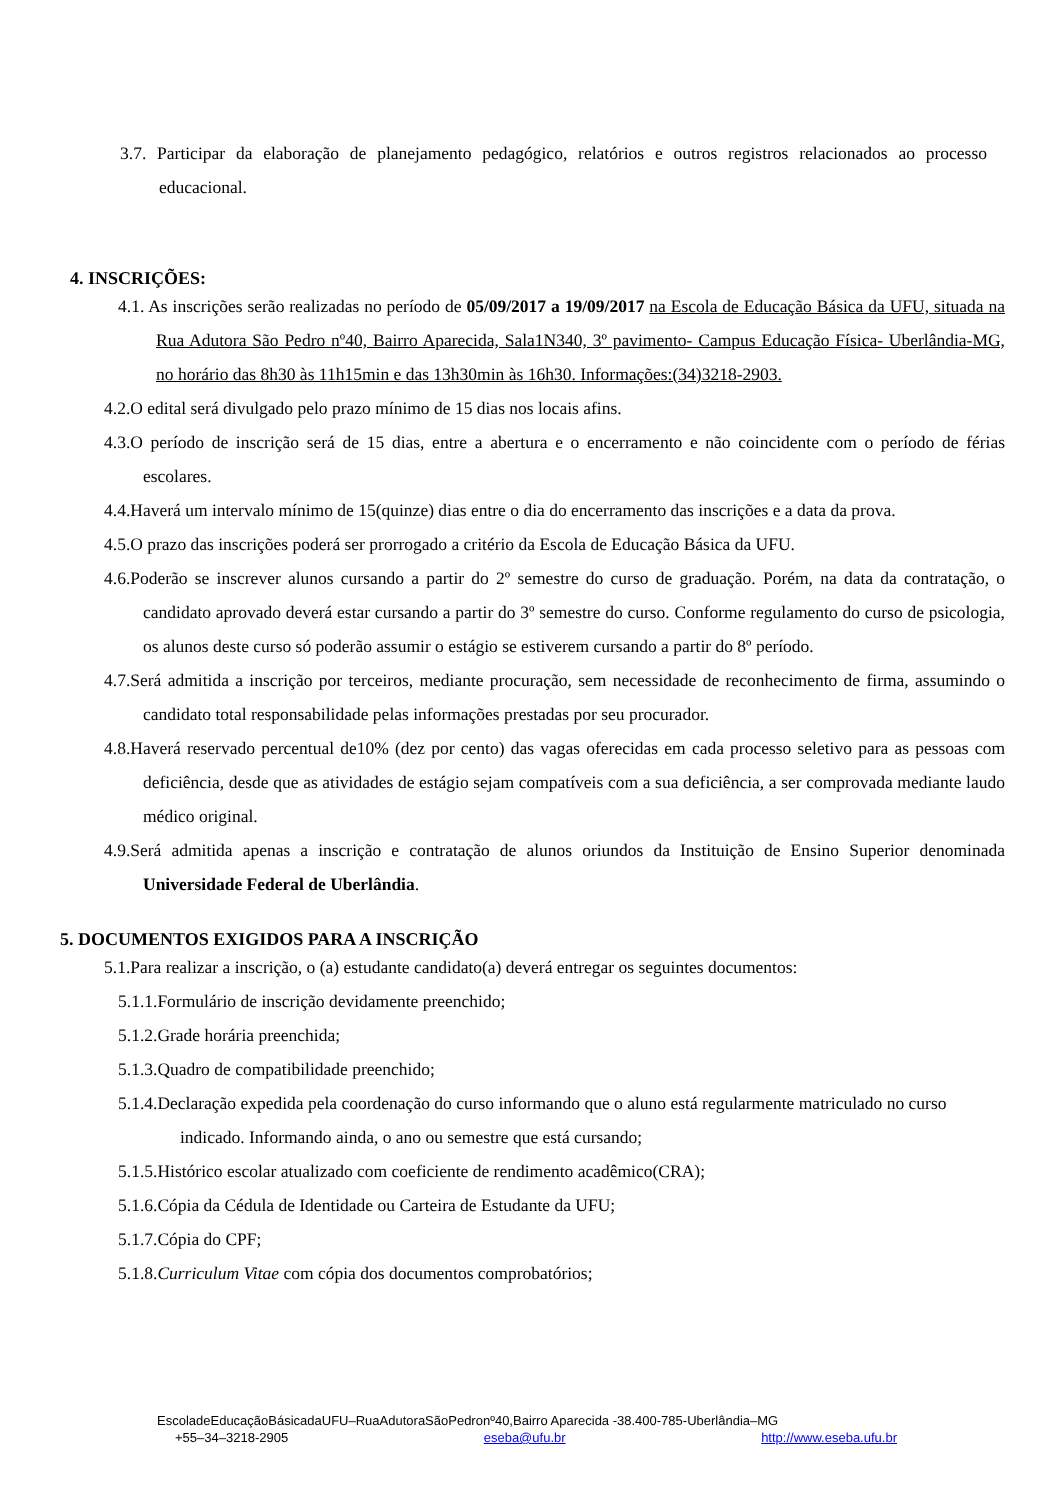3.7. Participar da elaboração de planejamento pedagógico, relatórios e outros registros relacionados ao processo educacional.
4. INSCRIÇÕES:
4.1. As inscrições serão realizadas no período de 05/09/2017 a 19/09/2017 na Escola de Educação Básica da UFU, situada na Rua Adutora São Pedro nº40, Bairro Aparecida, Sala1N340, 3º pavimento- Campus Educação Física- Uberlândia-MG, no horário das 8h30 às 11h15min e das 13h30min às 16h30. Informações:(34)3218-2903.
4.2.O edital será divulgado pelo prazo mínimo de 15 dias nos locais afins.
4.3.O período de inscrição será de 15 dias, entre a abertura e o encerramento e não coincidente com o período de férias escolares.
4.4.Haverá um intervalo mínimo de 15(quinze) dias entre o dia do encerramento das inscrições e a data da prova.
4.5.O prazo das inscrições poderá ser prorrogado a critério da Escola de Educação Básica da UFU.
4.6.Poderão se inscrever alunos cursando a partir do 2º semestre do curso de graduação. Porém, na data da contratação, o candidato aprovado deverá estar cursando a partir do 3º semestre do curso. Conforme regulamento do curso de psicologia, os alunos deste curso só poderão assumir o estágio se estiverem cursando a partir do 8º período.
4.7.Será admitida a inscrição por terceiros, mediante procuração, sem necessidade de reconhecimento de firma, assumindo o candidato total responsabilidade pelas informações prestadas por seu procurador.
4.8.Haverá reservado percentual de10% (dez por cento) das vagas oferecidas em cada processo seletivo para as pessoas com deficiência, desde que as atividades de estágio sejam compatíveis com a sua deficiência, a ser comprovada mediante laudo médico original.
4.9.Será admitida apenas a inscrição e contratação de alunos oriundos da Instituição de Ensino Superior denominada Universidade Federal de Uberlândia.
5. DOCUMENTOS EXIGIDOS PARA A INSCRIÇÃO
5.1.Para realizar a inscrição, o (a) estudante candidato(a) deverá entregar os seguintes documentos:
5.1.1.Formulário de inscrição devidamente preenchido;
5.1.2.Grade horária preenchida;
5.1.3.Quadro de compatibilidade preenchido;
5.1.4.Declaração expedida pela coordenação do curso informando que o aluno está regularmente matriculado no curso indicado. Informando ainda, o ano ou semestre que está cursando;
5.1.5.Histórico escolar atualizado com coeficiente de rendimento acadêmico(CRA);
5.1.6.Cópia da Cédula de Identidade ou Carteira de Estudante da UFU;
5.1.7.Cópia do CPF;
5.1.8.Curriculum Vitae com cópia dos documentos comprobatórios;
EscoladeEducaçãoBásicadaUFU–RuaAdutoraSãoPedronº40,Bairro Aparecida -38.400-785-Uberlândia–MG
+55–34–3218-2905 eseba@ufu.br http://www.eseba.ufu.br